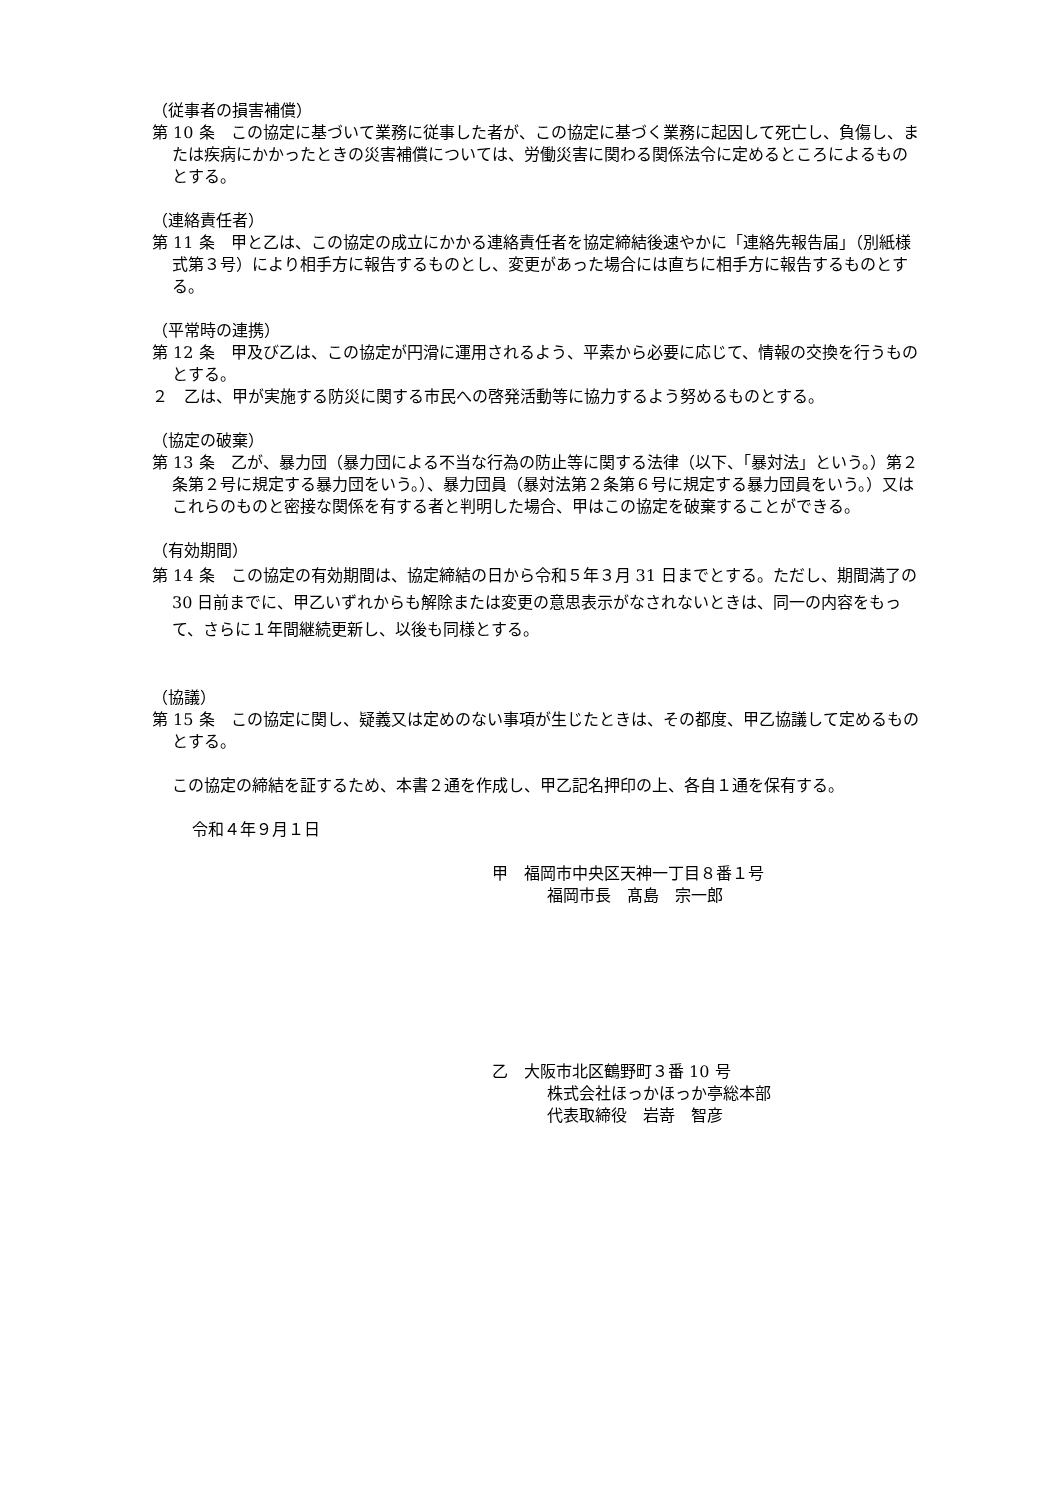（従事者の損害補償）
第 10 条　この協定に基づいて業務に従事した者が、この協定に基づく業務に起因して死亡し、負傷し、または疾病にかかったときの災害補償については、労働災害に関わる関係法令に定めるところによるものとする。
（連絡責任者）
第 11 条　甲と乙は、この協定の成立にかかる連絡責任者を協定締結後速やかに「連絡先報告届」（別紙様式第３号）により相手方に報告するものとし、変更があった場合には直ちに相手方に報告するものとする。
（平常時の連携）
第 12 条　甲及び乙は、この協定が円滑に運用されるよう、平素から必要に応じて、情報の交換を行うものとする。
２　乙は、甲が実施する防災に関する市民への啓発活動等に協力するよう努めるものとする。
（協定の破棄）
第 13 条　乙が、暴力団（暴力団による不当な行為の防止等に関する法律（以下、「暴対法」という。）第２条第２号に規定する暴力団をいう。）、暴力団員（暴対法第２条第６号に規定する暴力団員をいう。）又はこれらのものと密接な関係を有する者と判明した場合、甲はこの協定を破棄することができる。
（有効期間）
第 14 条　この協定の有効期間は、協定締結の日から令和５年３月 31 日までとする。ただし、期間満了の 30 日前までに、甲乙いずれからも解除または変更の意思表示がなされないときは、同一の内容をもって、さらに１年間継続更新し、以後も同様とする。
（協議）
第 15 条　この協定に関し、疑義又は定めのない事項が生じたときは、その都度、甲乙協議して定めるものとする。
この協定の締結を証するため、本書２通を作成し、甲乙記名押印の上、各自１通を保有する。
令和４年９月１日
甲　福岡市中央区天神一丁目８番１号
福岡市長　髙島　宗一郎
乙　大阪市北区鶴野町３番 10 号
株式会社ほっかほっか亭総本部
代表取締役　岩嵜　智彦